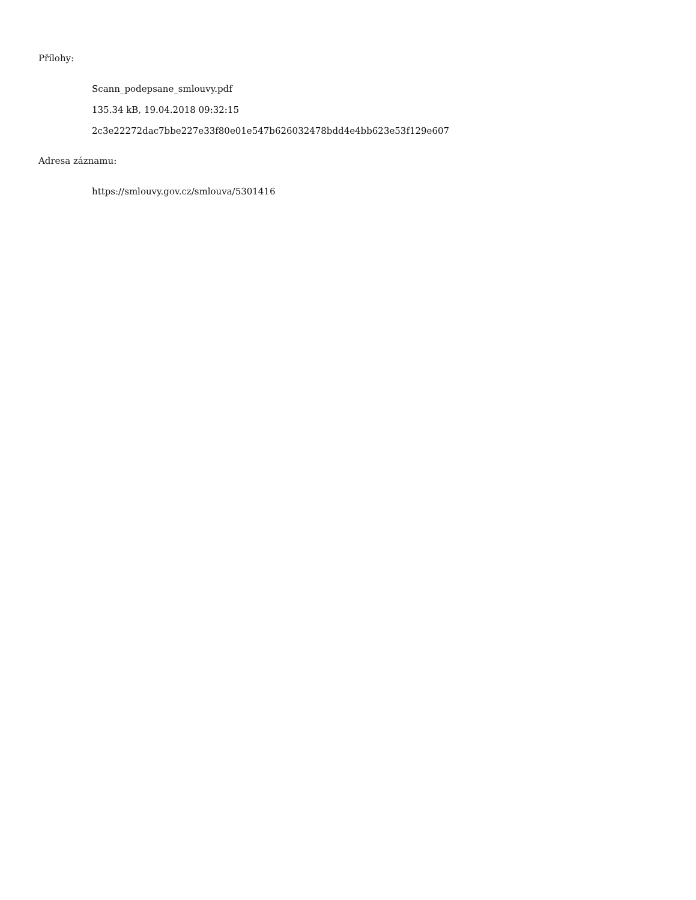Přílohy:
Scann_podepsane_smlouvy.pdf
135.34 kB, 19.04.2018 09:32:15
2c3e22272dac7bbe227e33f80e01e547b626032478bdd4e4bb623e53f129e607
Adresa záznamu:
https://smlouvy.gov.cz/smlouva/5301416